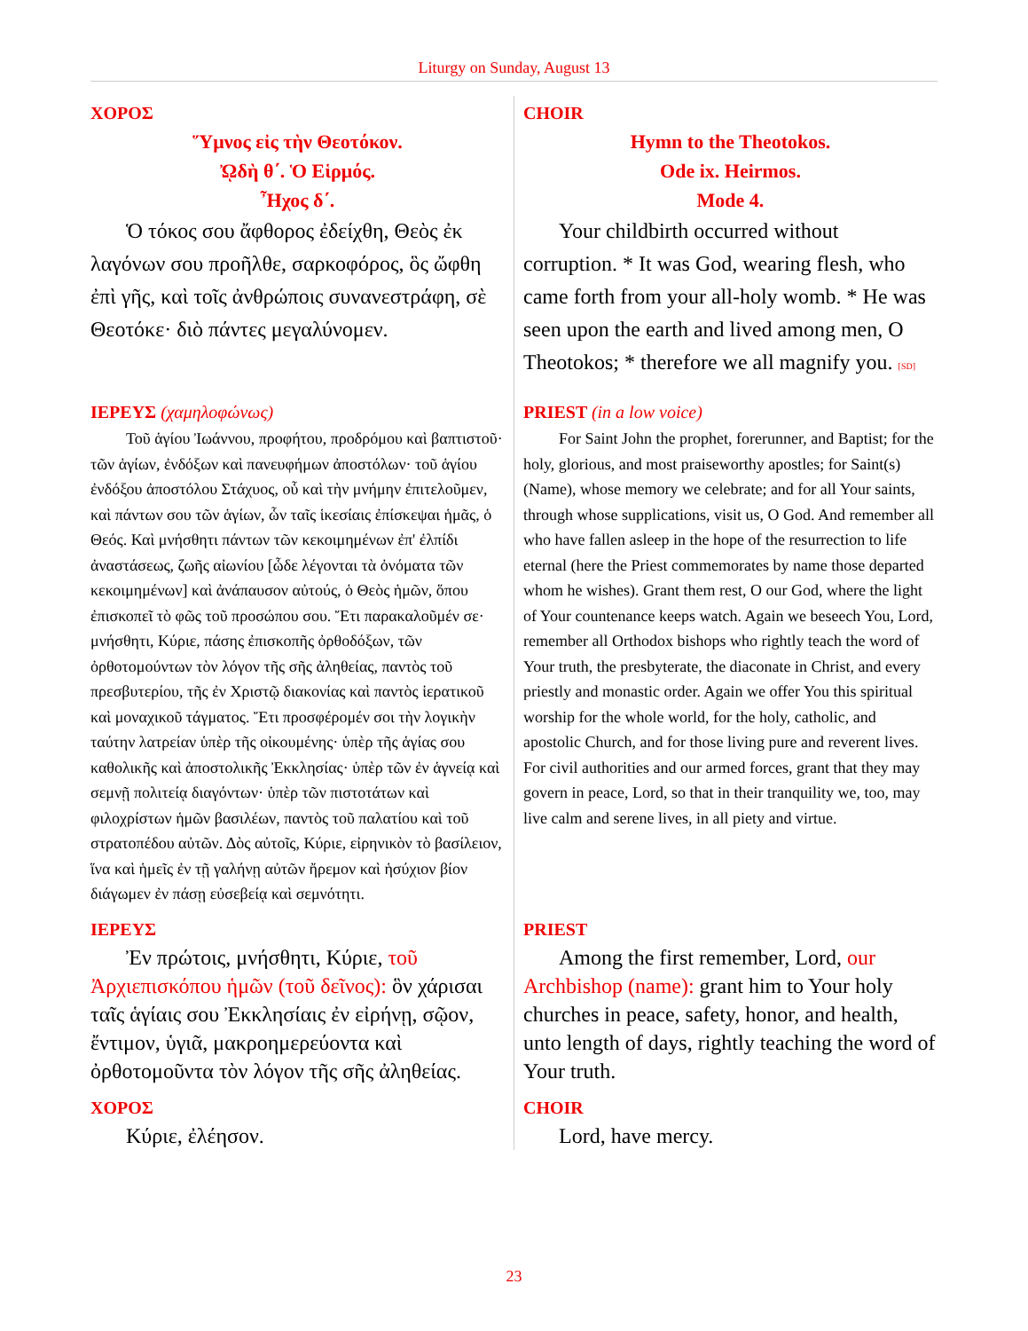Liturgy on Sunday, August 13
| ΧΟΡΟΣ Ὕμνος εἰς τὴν Θεοτόκον. ᾨδὴ θ΄. Ὁ Εἱρμός. Ἦχος δ΄. Ὁ τόκος σου ἄφθορος ἐδείχθη, Θεὸς ἐκ λαγόνων σου προῆλθε, σαρκοφόρος, ὃς ὤφθη ἐπὶ γῆς, καὶ τοῖς ἀνθρώποις συνανεστράφη, σὲ Θεοτόκε· διὸ πάντες μεγαλύνομεν. | CHOIR Hymn to the Theotokos. Ode ix. Heirmos. Mode 4. Your childbirth occurred without corruption. * It was God, wearing flesh, who came forth from your all-holy womb. * He was seen upon the earth and lived among men, O Theotokos; * therefore we all magnify you. [SD] |
| ΙΕΡΕΥΣ (χαμηλοφώνως) Τοῦ ἁγίου Ἰωάννου, προφήτου, προδρόμου καὶ βαπτιστοῦ· τῶν ἁγίων, ἐνδόξων καὶ πανευφήμων ἀποστόλων· τοῦ ἁγίου ἐνδόξου ἀποστόλου Στάχυος, οὗ καὶ τὴν μνήμην ἐπιτελοῦμεν, καὶ πάντων σου τῶν ἁγίων, ὧν ταῖς ἱκεσίαις ἐπίσκεψαι ἡμᾶς, ὁ Θεός. Καὶ μνήσθητι πάντων τῶν κεκοιμημένων ἐπ' ἐλπίδι ἀναστάσεως, ζωῆς αἰωνίου [ὧδε λέγονται τὰ ὀνόματα τῶν κεκοιμημένων] καὶ ἀνάπαυσον αὐτούς, ὁ Θεὸς ἡμῶν, ὅπου ἐπισκοπεῖ τὸ φῶς τοῦ προσώπου σου. Ἔτι παρακαλοῦμέν σε· μνήσθητι, Κύριε, πάσης ἐπισκοπῆς ὀρθοδόξων, τῶν ὀρθοτομούντων τὸν λόγον τῆς σῆς ἀληθείας, παντὸς τοῦ πρεσβυτερίου, τῆς ἐν Χριστῷ διακονίας καὶ παντὸς ἱερατικοῦ καὶ μοναχικοῦ τάγματος. Ἔτι προσφέρομέν σοι τὴν λογικὴν ταύτην λατρείαν ὑπὲρ τῆς οἰκουμένης· ὑπὲρ τῆς ἁγίας σου καθολικῆς καὶ ἀποστολικῆς Ἐκκλησίας· ὑπὲρ τῶν ἐν ἁγνείᾳ καὶ σεμνῇ πολιτείᾳ διαγόντων· ὑπὲρ τῶν πιστοτάτων καὶ φιλοχρίστων ἡμῶν βασιλέων, παντὸς τοῦ παλατίου καὶ τοῦ στρατοπέδου αὐτῶν. Δὸς αὐτοῖς, Κύριε, εἰρηνικὸν τὸ βασίλειον, ἵνα καὶ ἡμεῖς ἐν τῇ γαλήνῃ αὐτῶν ἤρεμον καὶ ἡσύχιον βίον διάγωμεν ἐν πάσῃ εὐσεβείᾳ καὶ σεμνότητι. | PRIEST (in a low voice) For Saint John the prophet, forerunner, and Baptist; for the holy, glorious, and most praiseworthy apostles; for Saint(s) (Name), whose memory we celebrate; and for all Your saints, through whose supplications, visit us, O God. And remember all who have fallen asleep in the hope of the resurrection to life eternal (here the Priest commemorates by name those departed whom he wishes). Grant them rest, O our God, where the light of Your countenance keeps watch. Again we beseech You, Lord, remember all Orthodox bishops who rightly teach the word of Your truth, the presbyterate, the diaconate in Christ, and every priestly and monastic order. Again we offer You this spiritual worship for the whole world, for the holy, catholic, and apostolic Church, and for those living pure and reverent lives. For civil authorities and our armed forces, grant that they may govern in peace, Lord, so that in their tranquility we, too, may live calm and serene lives, in all piety and virtue. |
| ΙΕΡΕΥΣ Ἐν πρώτοις, μνήσθητι, Κύριε, τοῦ Ἀρχιεπισκόπου ἡμῶν (τοῦ δεῖνος): ὃν χάρισαι ταῖς ἁγίαις σου Ἐκκλησίαις ἐν εἰρήνῃ, σῷον, ἔντιμον, ὑγιᾶ, μακροημερεύοντα καὶ ὀρθοτομοῦντα τὸν λόγον τῆς σῆς ἀληθείας. ΧΟΡΟΣ Κύριε, ἐλέησον. | PRIEST Among the first remember, Lord, our Archbishop (name): grant him to Your holy churches in peace, safety, honor, and health, unto length of days, rightly teaching the word of Your truth. CHOIR Lord, have mercy. |
23